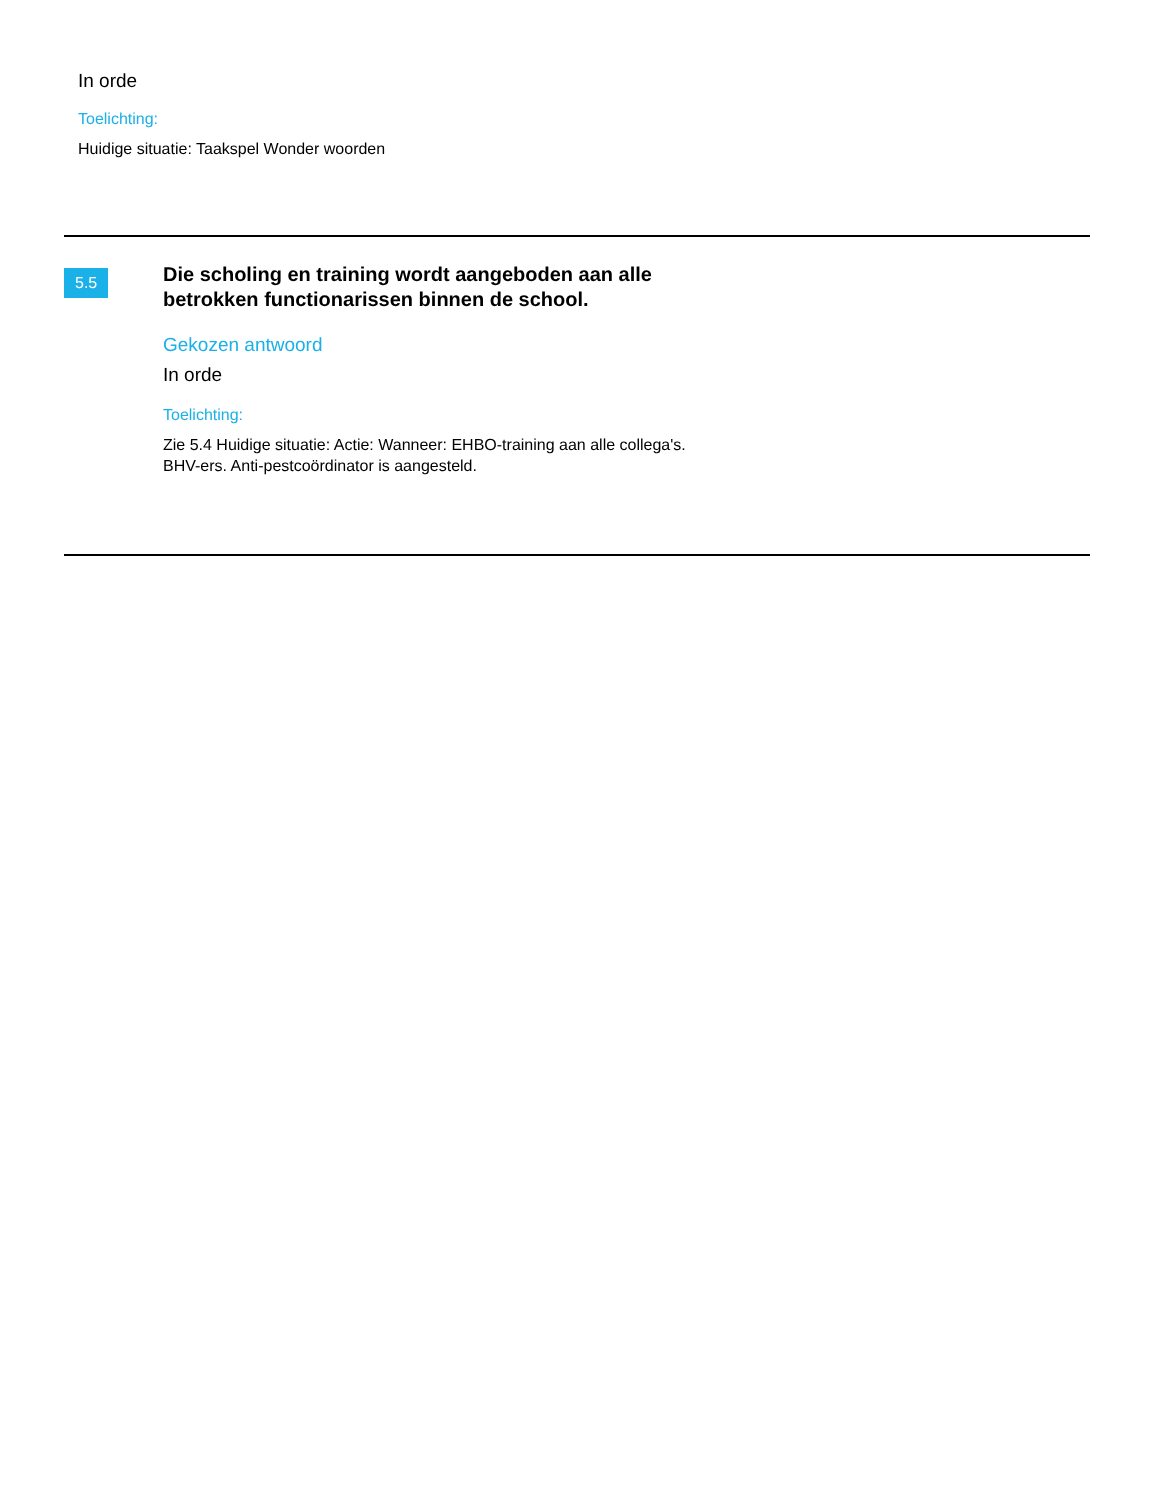In orde
Toelichting:
Huidige situatie: Taakspel Wonder woorden
5.5
Die scholing en training wordt aangeboden aan alle betrokken functionarissen binnen de school.
Gekozen antwoord
In orde
Toelichting:
Zie 5.4 Huidige situatie: Actie: Wanneer: EHBO-training aan alle collega's.
BHV-ers. Anti-pestcoördinator is aangesteld.